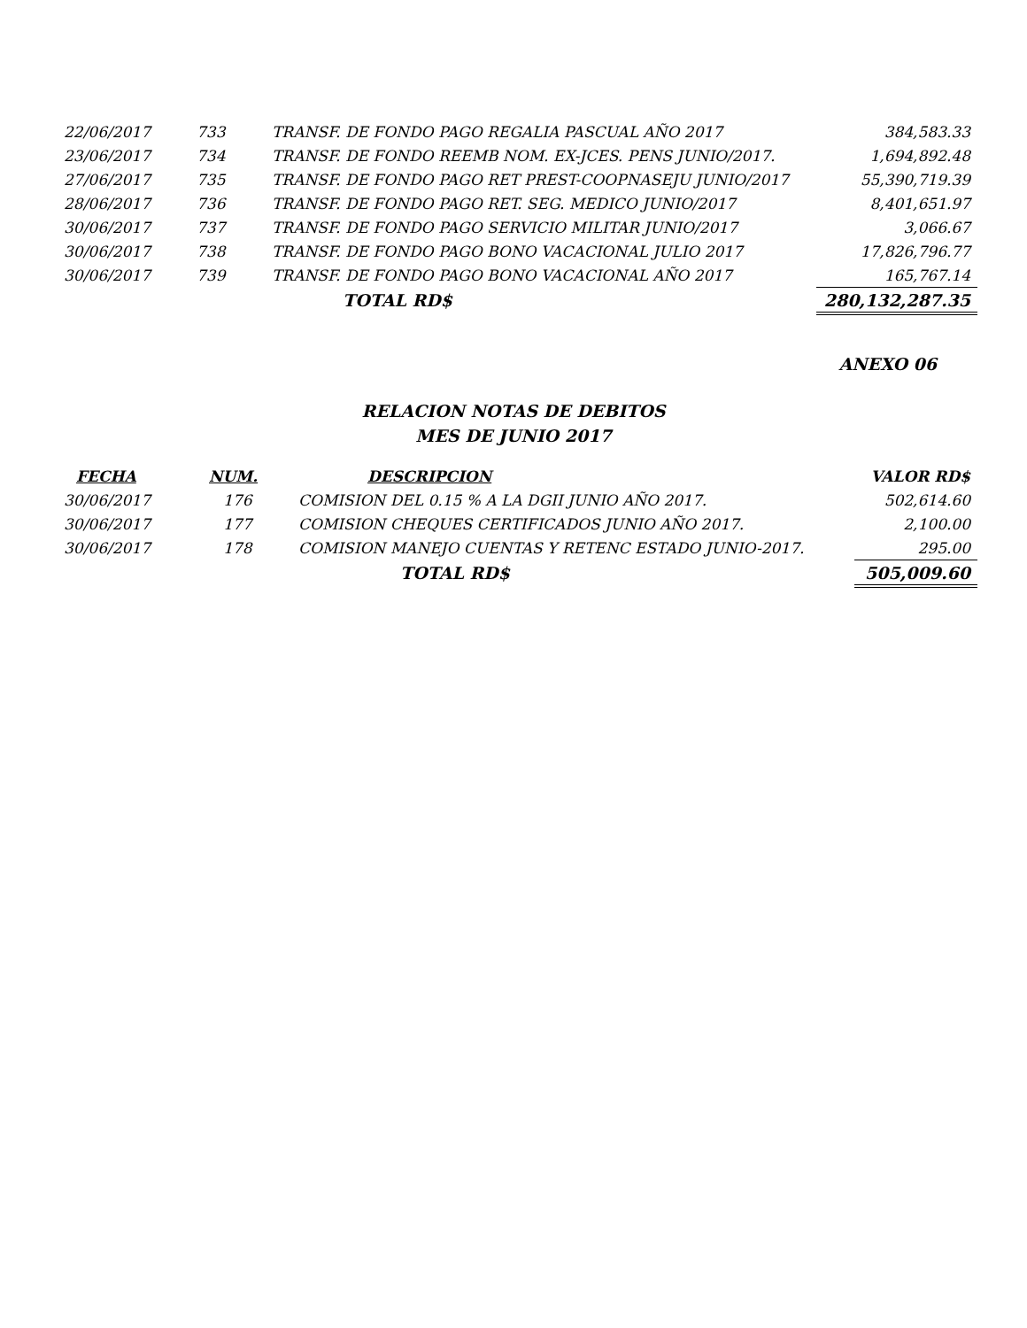| 22/06/2017 | 733 | TRANSF. DE FONDO PAGO REGALIA PASCUAL AÑO 2017 | 384,583.33 |
| 23/06/2017 | 734 | TRANSF. DE FONDO REEMB NOM. EX-JCES. PENS JUNIO/2017. | 1,694,892.48 |
| 27/06/2017 | 735 | TRANSF. DE FONDO PAGO RET PREST-COOPNASEJU JUNIO/2017 | 55,390,719.39 |
| 28/06/2017 | 736 | TRANSF. DE FONDO PAGO RET. SEG. MEDICO JUNIO/2017 | 8,401,651.97 |
| 30/06/2017 | 737 | TRANSF. DE FONDO PAGO SERVICIO MILITAR JUNIO/2017 | 3,066.67 |
| 30/06/2017 | 738 | TRANSF. DE FONDO PAGO BONO VACACIONAL JULIO 2017 | 17,826,796.77 |
| 30/06/2017 | 739 | TRANSF. DE FONDO PAGO BONO VACACIONAL AÑO 2017 | 165,767.14 |
| | | TOTAL RD$ | 280,132,287.35 |
ANEXO 06
RELACION NOTAS DE DEBITOS
MES DE JUNIO 2017
| FECHA | NUM. | DESCRIPCION | VALOR RD$ |
| --- | --- | --- | --- |
| 30/06/2017 | 176 | COMISION DEL 0.15 % A LA DGII JUNIO AÑO 2017. | 502,614.60 |
| 30/06/2017 | 177 | COMISION CHEQUES CERTIFICADOS JUNIO AÑO 2017. | 2,100.00 |
| 30/06/2017 | 178 | COMISION MANEJO CUENTAS Y RETENC ESTADO JUNIO-2017. | 295.00 |
| | | TOTAL RD$ | 505,009.60 |